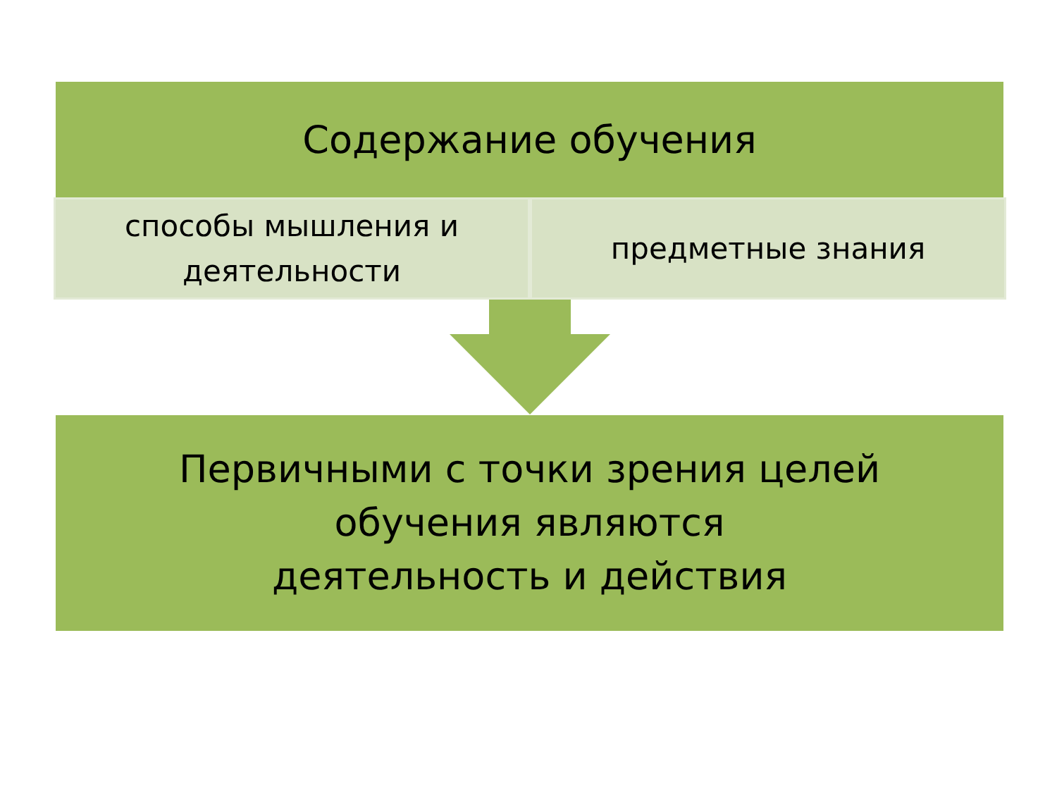Содержание обучения
способы мышления и
деятельности
предметные знания
Первичными с точки зрения целей
обучения являются
деятельность и действия